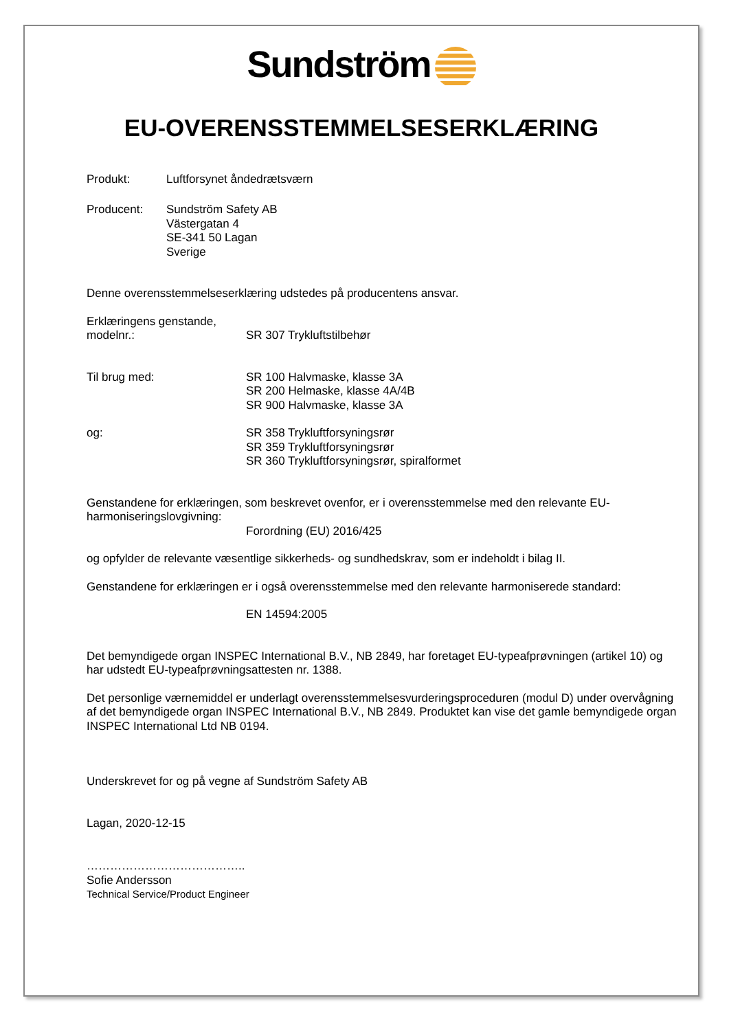Sundström
EU-OVERENSSTEMMELSESERKLÆRING
Produkt: Luftforsynet åndedrætsværn
Producent: Sundström Safety AB
Västergatan 4
SE-341 50 Lagan
Sverige
Denne overensstemmelseserklæring udstedes på producentens ansvar.
Erklæringens genstande,
modelnr.:
SR 307 Trykluftstilbehør
Til brug med: SR 100 Halvmaske, klasse 3A
SR 200 Helmaske, klasse 4A/4B
SR 900 Halvmaske, klasse 3A
og: SR 358 Trykluftforsyningsrør
SR 359 Trykluftforsyningsrør
SR 360 Trykluftforsyningsrør, spiralformet
Genstandene for erklæringen, som beskrevet ovenfor, er i overensstemmelse med den relevante EU-harmoniseringslovgivning:
Forordning (EU) 2016/425
og opfylder de relevante væsentlige sikkerheds- og sundhedskrav, som er indeholdt i bilag II.
Genstandene for erklæringen er i også overensstemmelse med den relevante harmoniserede standard:
EN 14594:2005
Det bemyndigede organ INSPEC International B.V., NB 2849, har foretaget EU-typeafprøvningen (artikel 10) og har udstedt EU-typeafprøvningsattesten nr. 1388.
Det personlige værnemiddel er underlagt overensstemmelsesvurderingsproceduren (modul D) under overvågning af det bemyndigede organ INSPEC International B.V., NB 2849. Produktet kan vise det gamle bemyndigede organ INSPEC International Ltd NB 0194.
Underskrevet for og på vegne af Sundström Safety AB
Lagan, 2020-12-15
…………………………………..
Sofie Andersson
Technical Service/Product Engineer